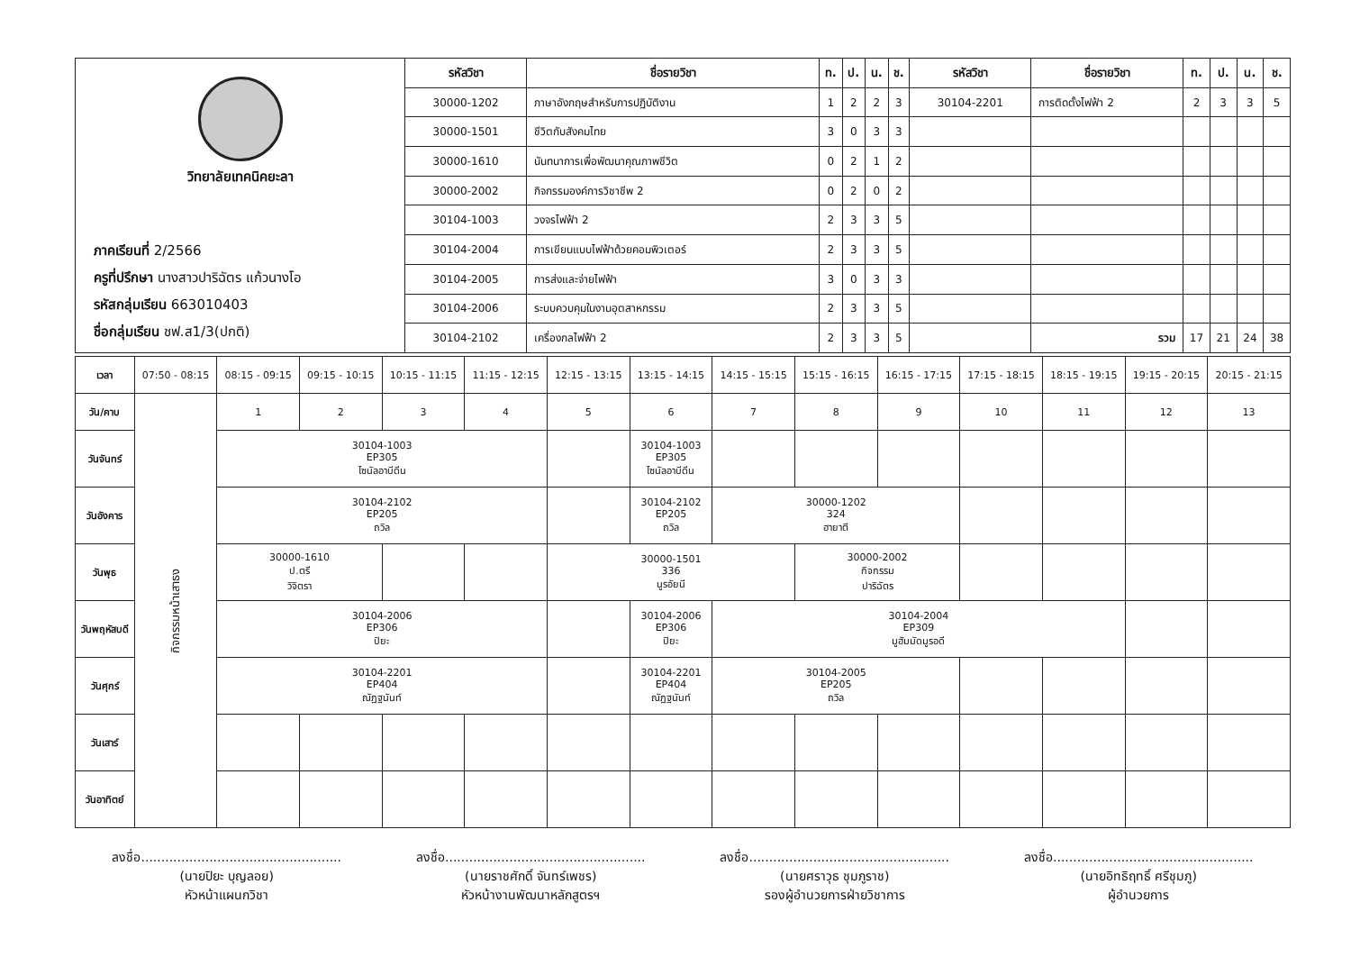| วิทยาลัยเทคนิคยะลา ภาคเรียนที่ 2/2566 ครูที่ปรึกษา นางสาวปาริฉัตร แก้วนางโอ รหัสกลุ่มเรียน 663010403 ชื่อกลุ่มเรียน ชฟ.ส1/3(ปกติ) | รหัสวิชา | ชื่อรายวิชา | ท. | ป. | น. | ช. | รหัสวิชา | ชื่อรายวิชา | ท. | ป. | น. | ช. |
| | 30000-1202 | ภาษาอังกฤษสำหรับการปฏิบัติงาน | 1 | 2 | 2 | 3 | 30104-2201 | การติดตั้งไฟฟ้า 2 | 2 | 3 | 3 | 5 |
| | 30000-1501 | ชีวิตกับสังคมไทย | 3 | 0 | 3 | 3 | | | | | | |
| | 30000-1610 | นันทนาการเพื่อพัฒนาคุณภาพชีวิต | 0 | 2 | 1 | 2 | | | | | | |
| | 30000-2002 | กิจกรรมองค์การวิชาชีพ 2 | 0 | 2 | 0 | 2 | | | | | | |
| | 30104-1003 | วงจรไฟฟ้า 2 | 2 | 3 | 3 | 5 | | | | | | |
| | 30104-2004 | การเขียนแบบไฟฟ้าด้วยคอมพิวเตอร์ | 2 | 3 | 3 | 5 | | | | | | |
| | 30104-2005 | การส่งและจ่ายไฟฟ้า | 3 | 0 | 3 | 3 | | | | | | |
| | 30104-2006 | ระบบควบคุมในงานอุตสาหกรรม | 2 | 3 | 3 | 5 | | | | | | |
| | 30104-2102 | เครื่องกลไฟฟ้า 2 | 2 | 3 | 3 | 5 | | รวม | 17 | 21 | 24 | 38 |
| เวลา | 07:50 - 08:15 | 08:15 - 09:15 | 09:15 - 10:15 | 10:15 - 11:15 | 11:15 - 12:15 | 12:15 - 13:15 | 13:15 - 14:15 | 14:15 - 15:15 | 15:15 - 16:15 | 16:15 - 17:15 | 17:15 - 18:15 | 18:15 - 19:15 | 19:15 - 20:15 | 20:15 - 21:15 |
| วัน/คาบ | กิจกรรมหน้าเสาธง | 1 | 2 | 3 | 4 | 5 | 6 | 7 | 8 | 9 | 10 | 11 | 12 | 13 |
| วันจันทร์ | | 30104-1003 EP305 ไซนัลอาบีดีน | | | | | 30104-1003 EP305 ไซนัลอาบีดีน | | | | | | | |
| วันอังคาร | | 30104-2102 EP205 ถวิล | | | | | 30104-2102 EP205 ถวิล | 30000-1202 324 ฮายาตี | | | | | | |
| วันพุธ | | 30000-1610 ป.ตรี วิจิตรา | | | | 30000-1501 336 นูรอัยนี | | | 30000-2002 กิจกรรม ปาริฉัตร | | | | | |
| วันพฤหัสบดี | | 30104-2006 EP306 ปิยะ | | | | | 30104-2006 EP306 ปิยะ | 30104-2004 EP309 มูฮัมมัดมูรอดี | | | | | | |
| วันศุกร์ | | 30104-2201 EP404 ณัฏฐนันท์ | | | | | 30104-2201 EP404 ณัฏฐนันท์ | 30104-2005 EP205 ถวิล | | | | | | |
| วันเสาร์ | | | | | | | | | | | | | | |
| วันอาทิตย์ | | | | | | | | | | | | | | |
ลงชื่อ..................................................
(นายปิยะ บุญลอย)
หัวหน้าแผนกวิชา
ลงชื่อ..................................................
(นายราชศักดิ์ จันทร์เพชร)
หัวหน้างานพัฒนาหลักสูตรฯ
ลงชื่อ..................................................
(นายศราวุธ ชุมภูราช)
รองผู้อำนวยการฝ่ายวิชาการ
ลงชื่อ..................................................
(นายอิทธิฤทธิ์ ศรีชุมภู)
ผู้อำนวยการ